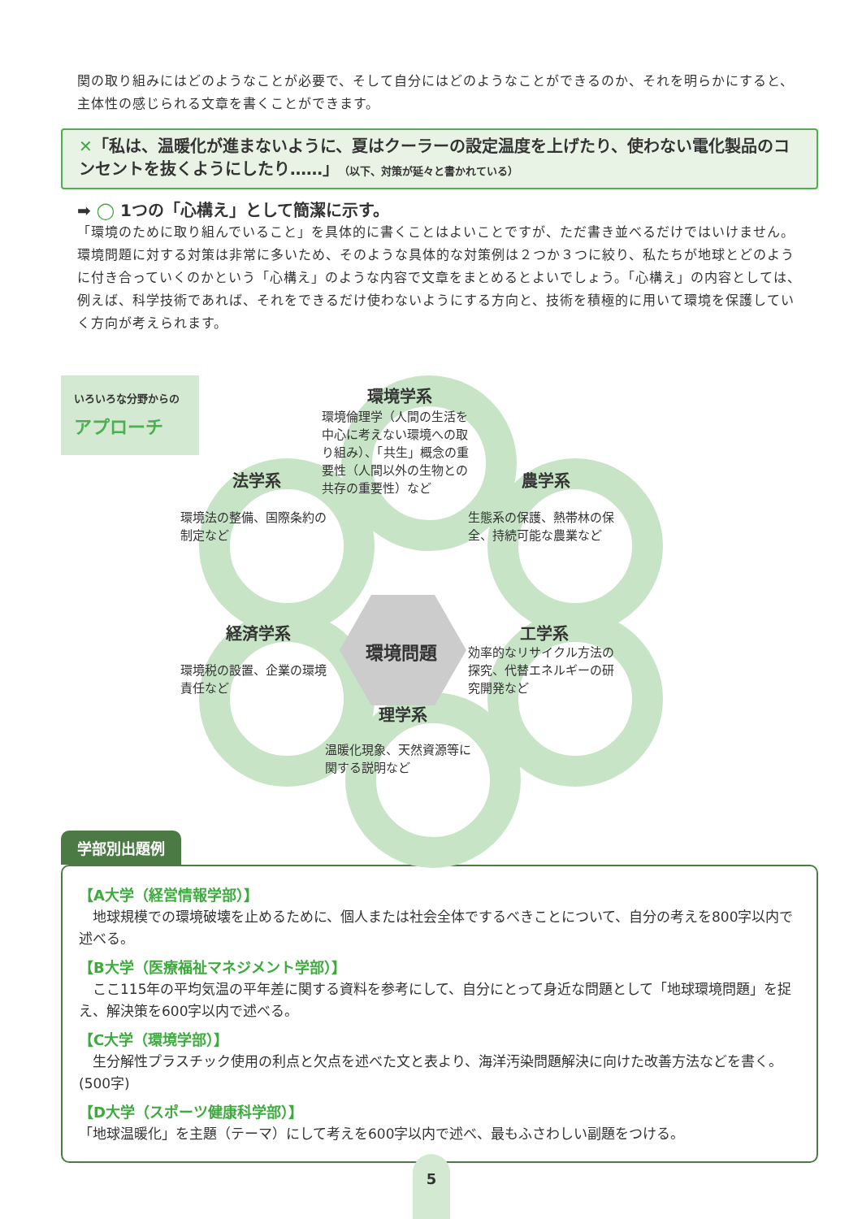関の取り組みにはどのようなことが必要で、そして自分にはどのようなことができるのか、それを明らかにすると、主体性の感じられる文章を書くことができます。
✕「私は、温暖化が進まないように、夏はクーラーの設定温度を上げたり、使わない電化製品のコンセントを抜くようにしたり……」（以下、対策が延々と書かれている）
➡ ◯ 1つの「心構え」として簡潔に示す。
「環境のために取り組んでいること」を具体的に書くことはよいことですが、ただ書き並べるだけではいけません。環境問題に対する対策は非常に多いため、そのような具体的な対策例は２つか３つに絞り、私たちが地球とどのように付き合っていくのかという「心構え」のような内容で文章をまとめるとよいでしょう。「心構え」の内容としては、例えば、科学技術であれば、それをできるだけ使わないようにする方向と、技術を積極的に用いて環境を保護していく方向が考えられます。
いろいろな分野からの
アプローチ
環境問題
環境学系
環境倫理学（人間の生活を
中心に考えない環境への取
り組み）、「共生」概念の重
要性（人間以外の生物との
共存の重要性）など
法学系
環境法の整備、国際条約の
制定など
農学系
生態系の保護、熱帯林の保
全、持続可能な農業など
経済学系
環境税の設置、企業の環境
責任など
工学系
効率的なリサイクル方法の
探究、代替エネルギーの研
究開発など
理学系
温暖化現象、天然資源等に
関する説明など
学部別出題例
【A大学（経営情報学部）】
　地球規模での環境破壊を止めるために、個人または社会全体でするべきことについて、自分の考えを800字以内で述べる。
【B大学（医療福祉マネジメント学部）】
　ここ115年の平均気温の平年差に関する資料を参考にして、自分にとって身近な問題として「地球環境問題」を捉え、解決策を600字以内で述べる。
【C大学（環境学部）】
　生分解性プラスチック使用の利点と欠点を述べた文と表より、海洋汚染問題解決に向けた改善方法などを書く。(500字)
【D大学（スポーツ健康科学部）】
「地球温暖化」を主題（テーマ）にして考えを600字以内で述べ、最もふさわしい副題をつける。
5